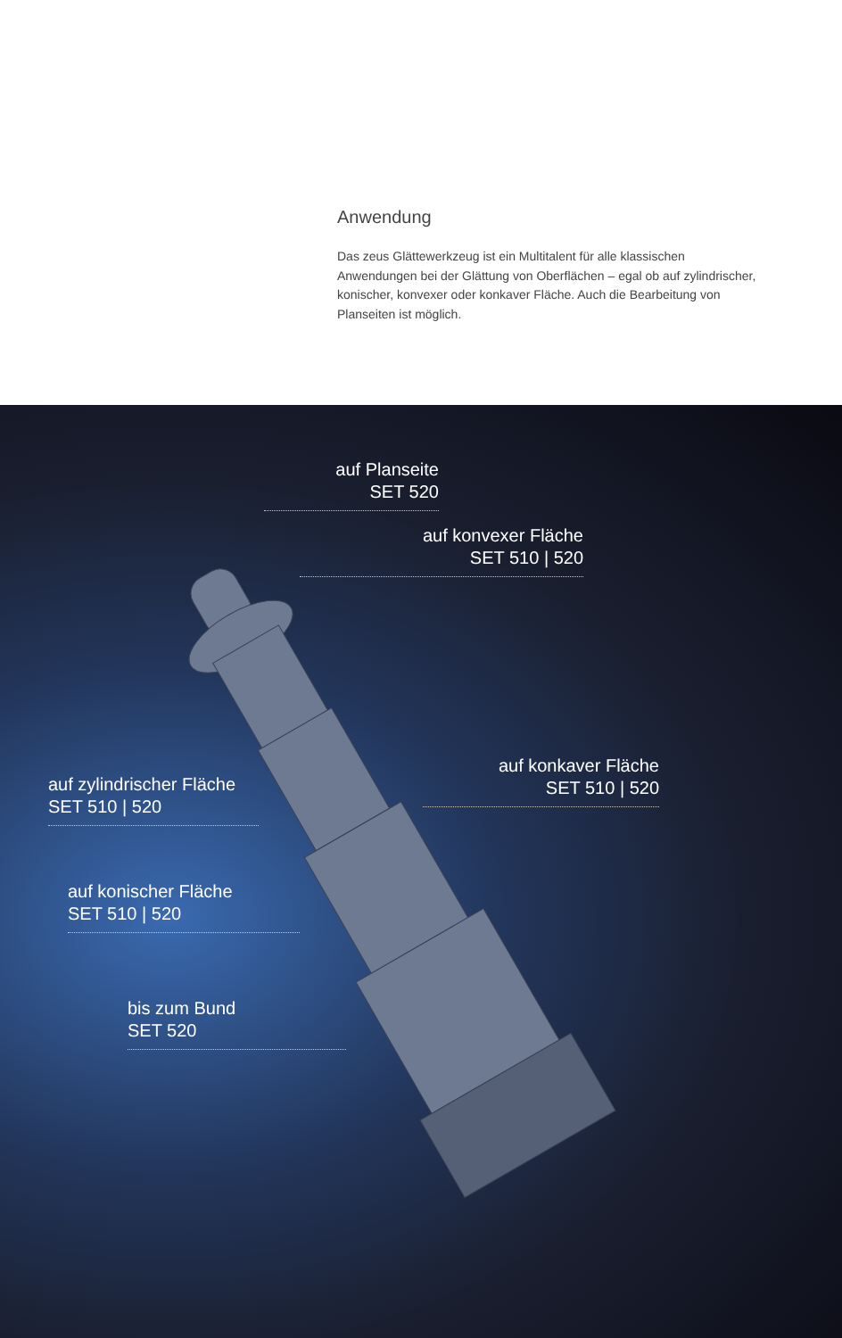Anwendung
Das zeus Glättewerkzeug ist ein Multitalent für alle klassischen Anwendungen bei der Glättung von Oberflächen – egal ob auf zylindrischer, konischer, konvexer oder konkaver Fläche. Auch die Bearbeitung von Planseiten ist möglich.
auf Planseite
SET 520
auf konvexer Fläche
SET 510 | 520
auf konkaver Fläche
SET 510 | 520
auf zylindrischer Fläche
SET 510 | 520
auf konischer Fläche
SET 510 | 520
bis zum Bund
SET 520